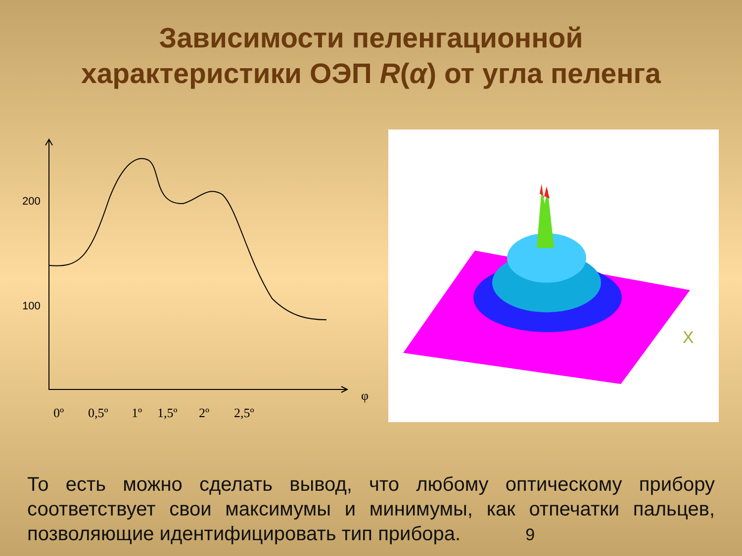Зависимости пеленгационной
характеристики ОЭП R(α) от угла пеленга
200
100
0º
0,5º
1º
1,5º
2º
2,5º
φ
X
То есть можно сделать вывод, что любому оптическому прибору соответствует свои максимумы и минимумы, как отпечатки пальцев, позволяющие идентифицировать тип прибора. 9